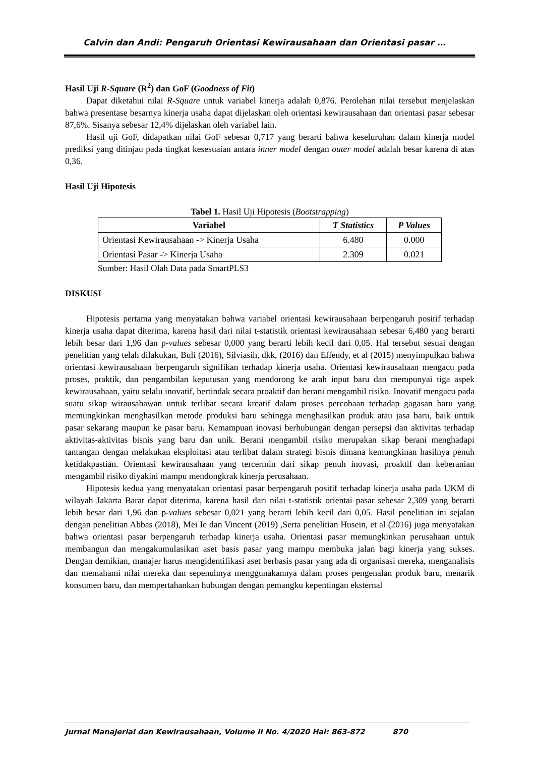Calvin dan Andi: Pengaruh Orientasi Kewirausahaan dan Orientasi pasar …
Hasil Uji R-Square (R<sup>2</sup>) dan GoF (Goodness of Fit)
Dapat diketahui nilai R-Square untuk variabel kinerja adalah 0,876. Perolehan nilai tersebut menjelaskan bahwa presentase besarnya kinerja usaha dapat dijelaskan oleh orientasi kewirausahaan dan orientasi pasar sebesar 87,6%. Sisanya sebesar 12,4% dijelaskan oleh variabel lain.
Hasil uji GoF, didapatkan nilai GoF sebesar 0,717 yang berarti bahwa keseluruhan dalam kinerja model prediksi yang ditinjau pada tingkat kesesuaian antara inner model dengan outer model adalah besar karena di atas 0,36.
Hasil Uji Hipotesis
Tabel 1. Hasil Uji Hipotesis (Bootstrapping)
| Variabel | T Statistics | P Values |
| --- | --- | --- |
| Orientasi Kewirausahaan -> Kinerja Usaha | 6.480 | 0.000 |
| Orientasi Pasar -> Kinerja Usaha | 2.309 | 0.021 |
Sumber: Hasil Olah Data pada SmartPLS3
DISKUSI
Hipotesis pertama yang menyatakan bahwa variabel orientasi kewirausahaan berpengaruh positif terhadap kinerja usaha dapat diterima, karena hasil dari nilai t-statistik orientasi kewirausahaan sebesar 6,480 yang berarti lebih besar dari 1,96 dan p-values sebesar 0,000 yang berarti lebih kecil dari 0,05. Hal tersebut sesuai dengan penelitian yang telah dilakukan, Buli (2016), Silviasih, dkk, (2016) dan Effendy, et al (2015) menyimpulkan bahwa orientasi kewirausahaan berpengaruh signifikan terhadap kinerja usaha. Orientasi kewirausahaan mengacu pada proses, praktik, dan pengambilan keputusan yang mendorong ke arah input baru dan mempunyai tiga aspek kewirausahaan, yaitu selalu inovatif, bertindak secara proaktif dan berani mengambil risiko. Inovatif mengacu pada suatu sikap wirausahawan untuk terlibat secara kreatif dalam proses percobaan terhadap gagasan baru yang memungkinkan menghasilkan metode produksi baru sehingga menghasilkan produk atau jasa baru, baik untuk pasar sekarang maupun ke pasar baru. Kemampuan inovasi berhubungan dengan persepsi dan aktivitas terhadap aktivitas-aktivitas bisnis yang baru dan unik. Berani mengambil risiko merupakan sikap berani menghadapi tantangan dengan melakukan eksploitasi atau terlibat dalam strategi bisnis dimana kemungkinan hasilnya penuh ketidakpastian. Orientasi kewirausahaan yang tercermin dari sikap penuh inovasi, proaktif dan keberanian mengambil risiko diyakini mampu mendongkrak kinerja perusahaan.
Hipotesis kedua yang menyatakan orientasi pasar berpengaruh positif terhadap kinerja usaha pada UKM di wilayah Jakarta Barat dapat diterima, karena hasil dari nilai t-statistik orientai pasar sebesar 2,309 yang berarti lebih besar dari 1,96 dan p-values sebesar 0,021 yang berarti lebih kecil dari 0,05. Hasil penelitian ini sejalan dengan penelitian Abbas (2018), Mei Ie dan Vincent (2019) ,Serta penelitian Husein, et al (2016) juga menyatakan bahwa orientasi pasar berpengaruh terhadap kinerja usaha. Orientasi pasar memungkinkan perusahaan untuk membangun dan mengakumulasikan aset basis pasar yang mampu membuka jalan bagi kinerja yang sukses. Dengan demikian, manajer harus mengidentifikasi aset berbasis pasar yang ada di organisasi mereka, menganalisis dan memahami nilai mereka dan sepenuhnya menggunakannya dalam proses pengenalan produk baru, menarik konsumen baru, dan mempertahankan hubungan dengan pemangku kepentingan eksternal
Jurnal Manajerial dan Kewirausahaan, Volume II No. 4/2020 Hal: 863-872 870